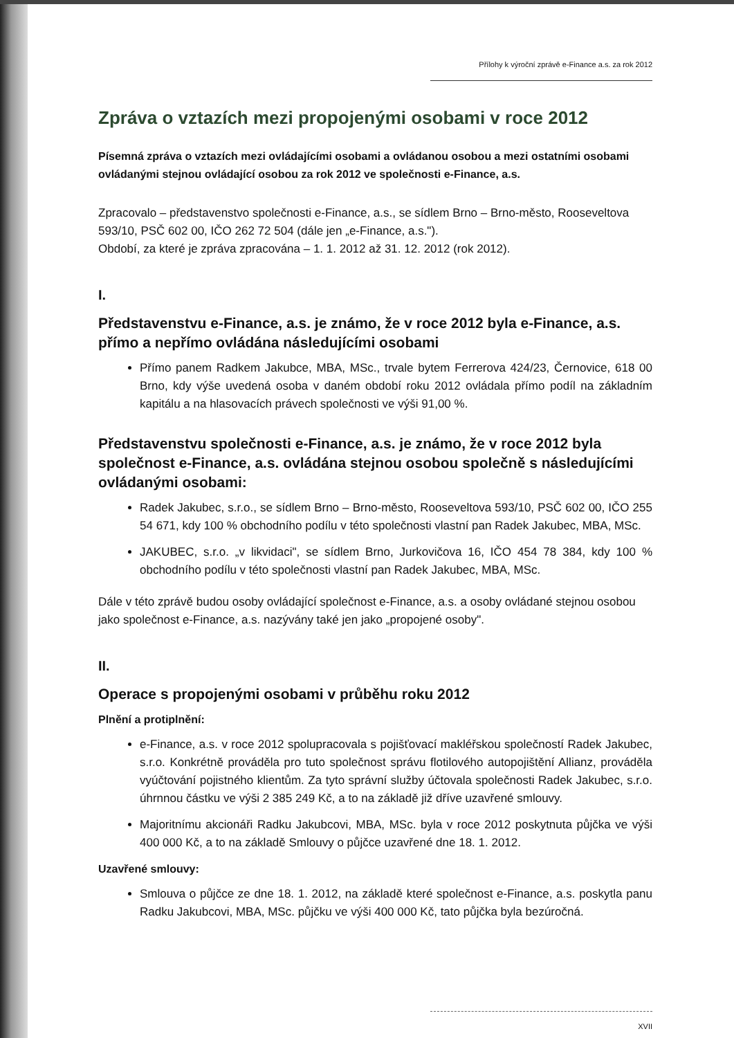Přílohy k výroční zprávě e-Finance a.s. za rok 2012
Zpráva o vztazích mezi propojenými osobami v roce 2012
Písemná zpráva o vztazích mezi ovládajícími osobami a ovládanou osobou a mezi ostatními osobami ovládanými stejnou ovládající osobou za rok 2012 ve společnosti e-Finance, a.s.
Zpracovalo – představenstvo společnosti e-Finance, a.s., se sídlem Brno – Brno-město, Rooseveltova 593/10, PSČ 602 00, IČO 262 72 504 (dále jen „e-Finance, a.s.").
Období, za které je zpráva zpracována – 1. 1. 2012 až 31. 12. 2012 (rok 2012).
I.
Představenstvu e-Finance, a.s. je známo, že v roce 2012 byla e-Finance, a.s. přímo a nepřímo ovládána následujícími osobami
Přímo panem Radkem Jakubce, MBA, MSc., trvale bytem Ferrerova 424/23, Černovice, 618 00 Brno, kdy výše uvedená osoba v daném období roku 2012 ovládala přímo podíl na základním kapitálu a na hlasovacích právech společnosti ve výši 91,00 %.
Představenstvu společnosti e-Finance, a.s. je známo, že v roce 2012 byla společnost e-Finance, a.s. ovládána stejnou osobou společně s následujícími ovládanými osobami:
Radek Jakubec, s.r.o., se sídlem Brno – Brno-město, Rooseveltova 593/10, PSČ 602 00, IČO 255 54 671, kdy 100 % obchodního podílu v této společnosti vlastní pan Radek Jakubec, MBA, MSc.
JAKUBEC, s.r.o. „v likvidaci", se sídlem Brno, Jurkovičova 16, IČO 454 78 384, kdy 100 % obchodního podílu v této společnosti vlastní pan Radek Jakubec, MBA, MSc.
Dále v této zprávě budou osoby ovládající společnost e-Finance, a.s. a osoby ovládané stejnou osobou jako společnost e-Finance, a.s. nazývány také jen jako „propojené osoby".
II.
Operace s propojenými osobami v průběhu roku 2012
Plnění a protiplnění:
e-Finance, a.s. v roce 2012 spolupracovala s pojišťovací makléřskou společností Radek Jakubec, s.r.o. Konkrétně prováděla pro tuto společnost správu flotilového autopojištění Allianz, prováděla vyúčtování pojistného klientům. Za tyto správní služby účtovala společnosti Radek Jakubec, s.r.o. úhrnnou částku ve výši 2 385 249 Kč, a to na základě již dříve uzavřené smlouvy.
Majoritnímu akcionáři Radku Jakubcovi, MBA, MSc. byla v roce 2012 poskytnuta půjčka ve výši 400 000 Kč, a to na základě Smlouvy o půjčce uzavřené dne 18. 1. 2012.
Uzavřené smlouvy:
Smlouva o půjčce ze dne 18. 1. 2012, na základě které společnost e-Finance, a.s. poskytla panu Radku Jakubcovi, MBA, MSc. půjčku ve výši 400 000 Kč, tato půjčka byla bezúročná.
XVII